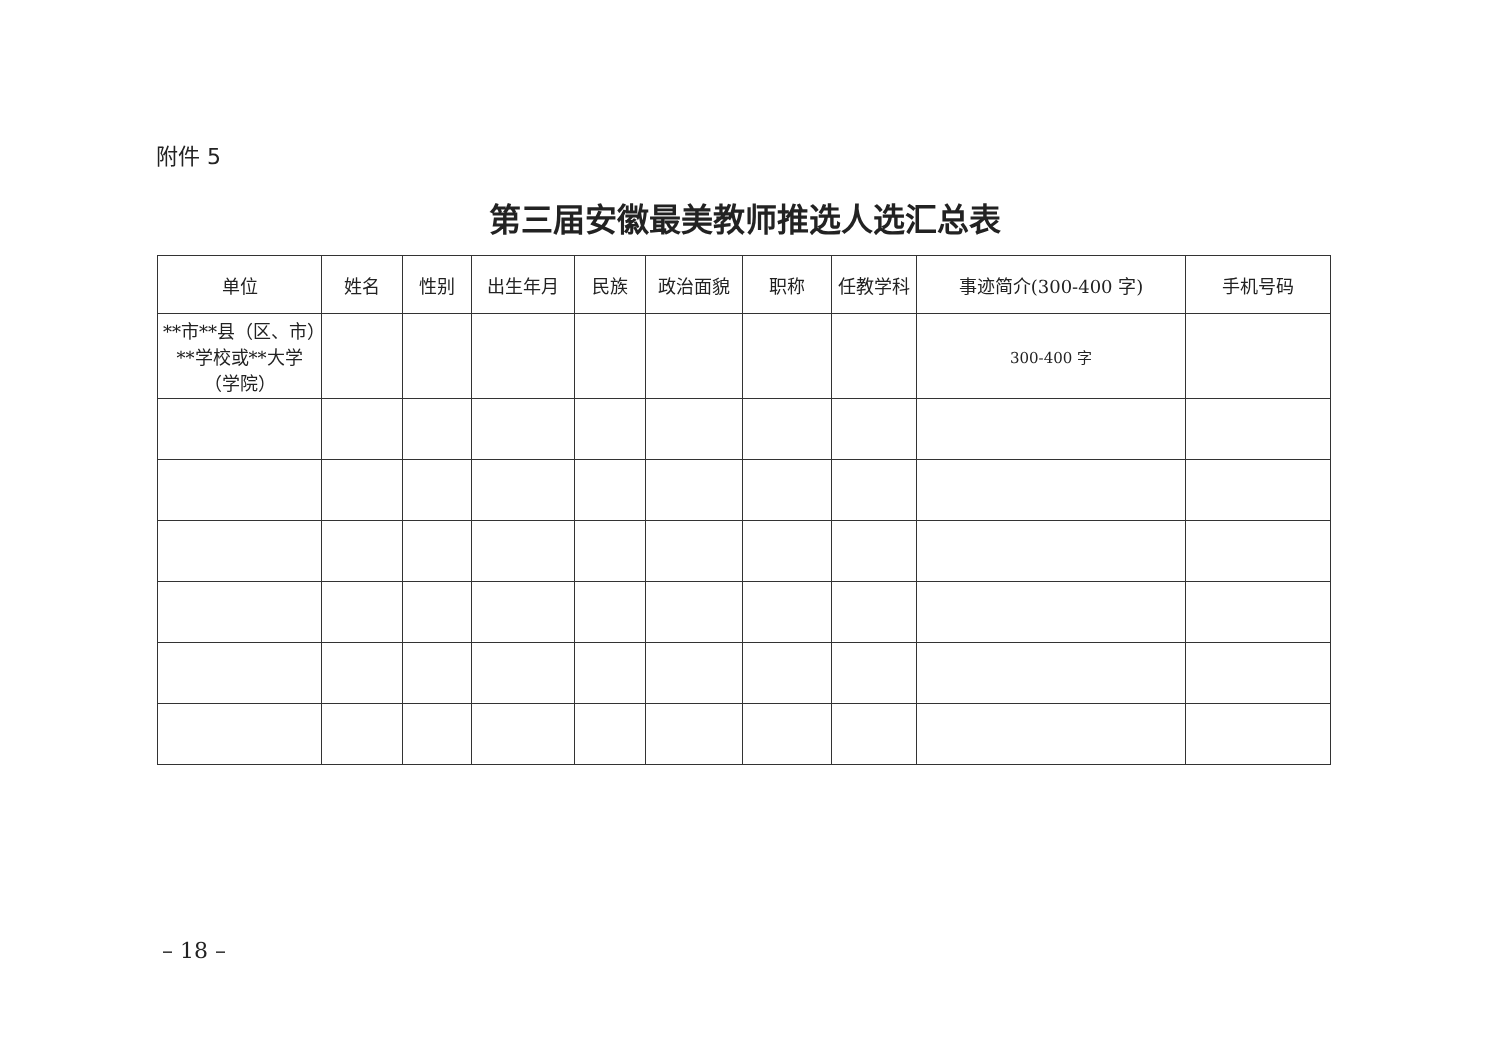附件 5
第三届安徽最美教师推选人选汇总表
| 单位 | 姓名 | 性别 | 出生年月 | 民族 | 政治面貌 | 职称 | 任教学科 | 事迹简介(300-400 字) | 手机号码 |
| --- | --- | --- | --- | --- | --- | --- | --- | --- | --- |
| **市**县（区、市）**学校或**大学（学院） | | | | | | | | 300-400 字 | |
– 18 –